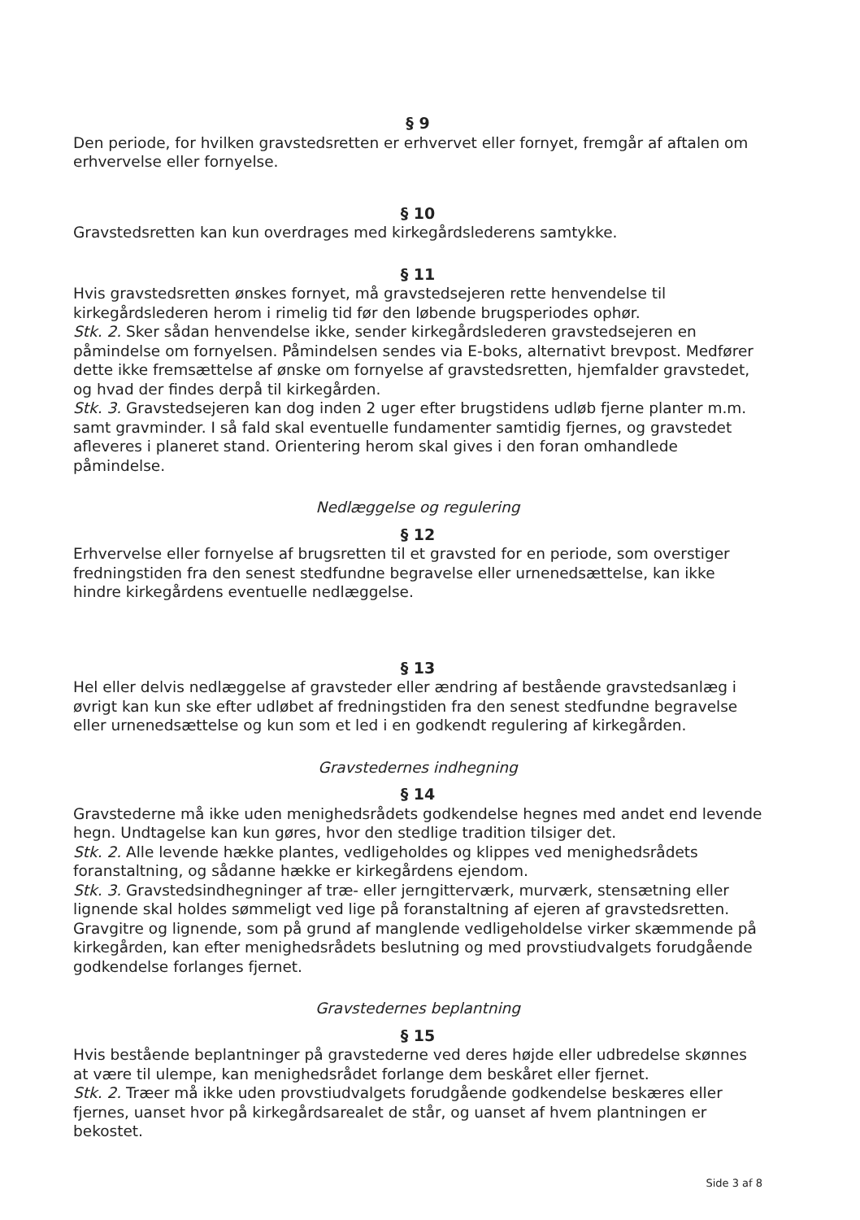§ 9
Den periode, for hvilken gravstedsretten er erhvervet eller fornyet, fremgår af aftalen om erhvervelse eller fornyelse.
§ 10
Gravstedsretten kan kun overdrages med kirkegårdslederens samtykke.
§ 11
Hvis gravstedsretten ønskes fornyet, må gravstedsejeren rette henvendelse til kirkegårdslederen herom i rimelig tid før den løbende brugsperiodes ophør.
Stk. 2. Sker sådan henvendelse ikke, sender kirkegårdslederen gravstedsejeren en påmindelse om fornyelsen. Påmindelsen sendes via E-boks, alternativt brevpost. Medfører dette ikke fremsættelse af ønske om fornyelse af gravstedsretten, hjemfalder gravstedet, og hvad der findes derpå til kirkegården.
Stk. 3. Gravstedsejeren kan dog inden 2 uger efter brugstidens udløb fjerne planter m.m. samt gravminder. I så fald skal eventuelle fundamenter samtidig fjernes, og gravstedet afleveres i planeret stand. Orientering herom skal gives i den foran omhandlede påmindelse.
Nedlæggelse og regulering
§ 12
Erhvervelse eller fornyelse af brugsretten til et gravsted for en periode, som overstiger fredningstiden fra den senest stedfundne begravelse eller urnenedsættelse, kan ikke hindre kirkegårdens eventuelle nedlæggelse.
§ 13
Hel eller delvis nedlæggelse af gravsteder eller ændring af bestående gravstedsanlæg i øvrigt kan kun ske efter udløbet af fredningstiden fra den senest stedfundne begravelse eller urnenedsættelse og kun som et led i en godkendt regulering af kirkegården.
Gravstedernes indhegning
§ 14
Gravstederne må ikke uden menighedsrådets godkendelse hegnes med andet end levende hegn. Undtagelse kan kun gøres, hvor den stedlige tradition tilsiger det.
Stk. 2. Alle levende hække plantes, vedligeholdes og klippes ved menighedsrådets foranstaltning, og sådanne hække er kirkegårdens ejendom.
Stk. 3. Gravstedsindhegninger af træ- eller jerngitterværk, murværk, stensætning eller lignende skal holdes sømmeligt ved lige på foranstaltning af ejeren af gravstedsretten. Gravgitre og lignende, som på grund af manglende vedligeholdelse virker skæmmende på kirkegården, kan efter menighedsrådets beslutning og med provstiudvalgets forudgående godkendelse forlanges fjernet.
Gravstedernes beplantning
§ 15
Hvis bestående beplantninger på gravstederne ved deres højde eller udbredelse skønnes at være til ulempe, kan menighedsrådet forlange dem beskåret eller fjernet.
Stk. 2. Træer må ikke uden provstiudvalgets forudgående godkendelse beskæres eller fjernes, uanset hvor på kirkegårdsarealet de står, og uanset af hvem plantningen er bekostet.
Side 3 af 8